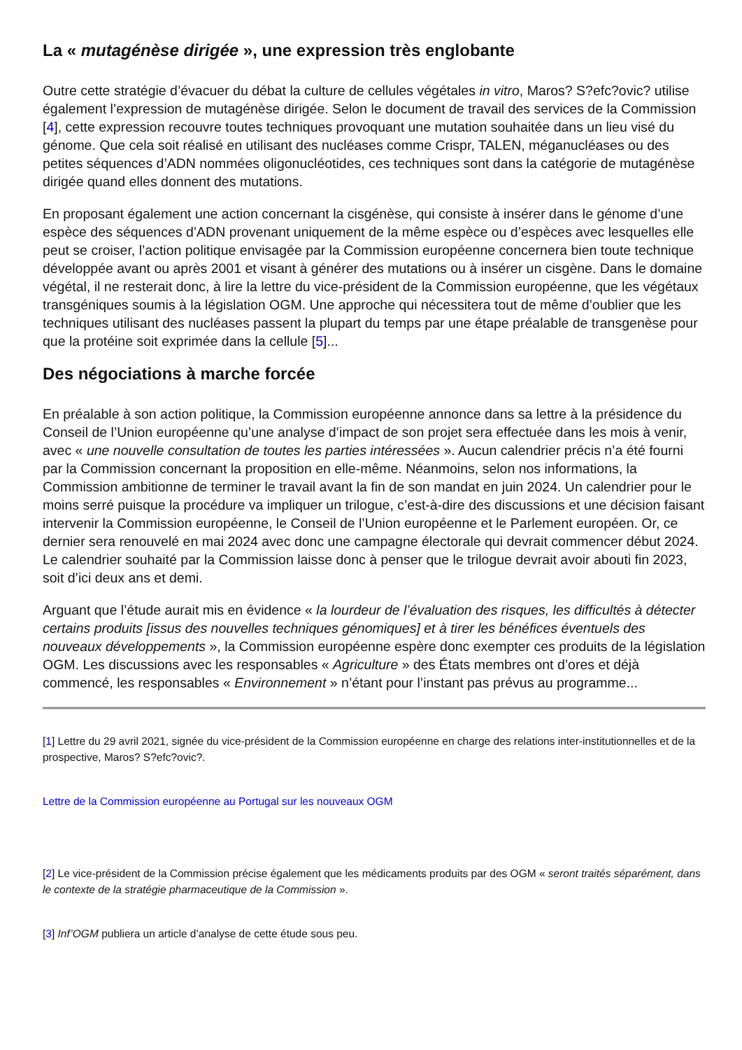La « mutagénèse dirigée », une expression très englobante
Outre cette stratégie d’évacuer du débat la culture de cellules végétales in vitro, Maros? S?efc?ovic? utilise également l’expression de mutagénèse dirigée. Selon le document de travail des services de la Commission [4], cette expression recouvre toutes techniques provoquant une mutation souhaitée dans un lieu visé du génome. Que cela soit réalisé en utilisant des nucléases comme Crispr, TALEN, méganucléases ou des petites séquences d’ADN nommées oligonucléotides, ces techniques sont dans la catégorie de mutagénèse dirigée quand elles donnent des mutations.
En proposant également une action concernant la cisgénèse, qui consiste à insérer dans le génome d’une espèce des séquences d’ADN provenant uniquement de la même espèce ou d’espèces avec lesquelles elle peut se croiser, l’action politique envisagée par la Commission européenne concernera bien toute technique développée avant ou après 2001 et visant à générer des mutations ou à insérer un cisgène. Dans le domaine végétal, il ne resterait donc, à lire la lettre du vice-président de la Commission européenne, que les végétaux transgéniques soumis à la législation OGM. Une approche qui nécessitera tout de même d’oublier que les techniques utilisant des nucléases passent la plupart du temps par une étape préalable de transgenèse pour que la protéine soit exprimée dans la cellule [5]...
Des négociations à marche forcée
En préalable à son action politique, la Commission européenne annonce dans sa lettre à la présidence du Conseil de l’Union européenne qu’une analyse d’impact de son projet sera effectuée dans les mois à venir, avec « une nouvelle consultation de toutes les parties intéressées ». Aucun calendrier précis n’a été fourni par la Commission concernant la proposition en elle-même. Néanmoins, selon nos informations, la Commission ambitionne de terminer le travail avant la fin de son mandat en juin 2024. Un calendrier pour le moins serré puisque la procédure va impliquer un trilogue, c’est-à-dire des discussions et une décision faisant intervenir la Commission européenne, le Conseil de l’Union européenne et le Parlement européen. Or, ce dernier sera renouvelé en mai 2024 avec donc une campagne électorale qui devrait commencer début 2024. Le calendrier souhaité par la Commission laisse donc à penser que le trilogue devrait avoir abouti fin 2023, soit d’ici deux ans et demi.
Arguant que l’étude aurait mis en évidence « la lourdeur de l’évaluation des risques, les difficultés à détecter certains produits [issus des nouvelles techniques génomiques] et à tirer les bénéfices éventuels des nouveaux développements », la Commission européenne espère donc exempter ces produits de la législation OGM. Les discussions avec les responsables « Agriculture » des États membres ont d’ores et déjà commencé, les responsables « Environnement » n’étant pour l’instant pas prévus au programme...
[1] Lettre du 29 avril 2021, signée du vice-président de la Commission européenne en charge des relations inter-institutionnelles et de la prospective, Maros? S?efc?ovic?.
Lettre de la Commission européenne au Portugal sur les nouveaux OGM
[2] Le vice-président de la Commission précise également que les médicaments produits par des OGM « seront traités séparément, dans le contexte de la stratégie pharmaceutique de la Commission ».
[3] Inf’OGM publiera un article d’analyse de cette étude sous peu.